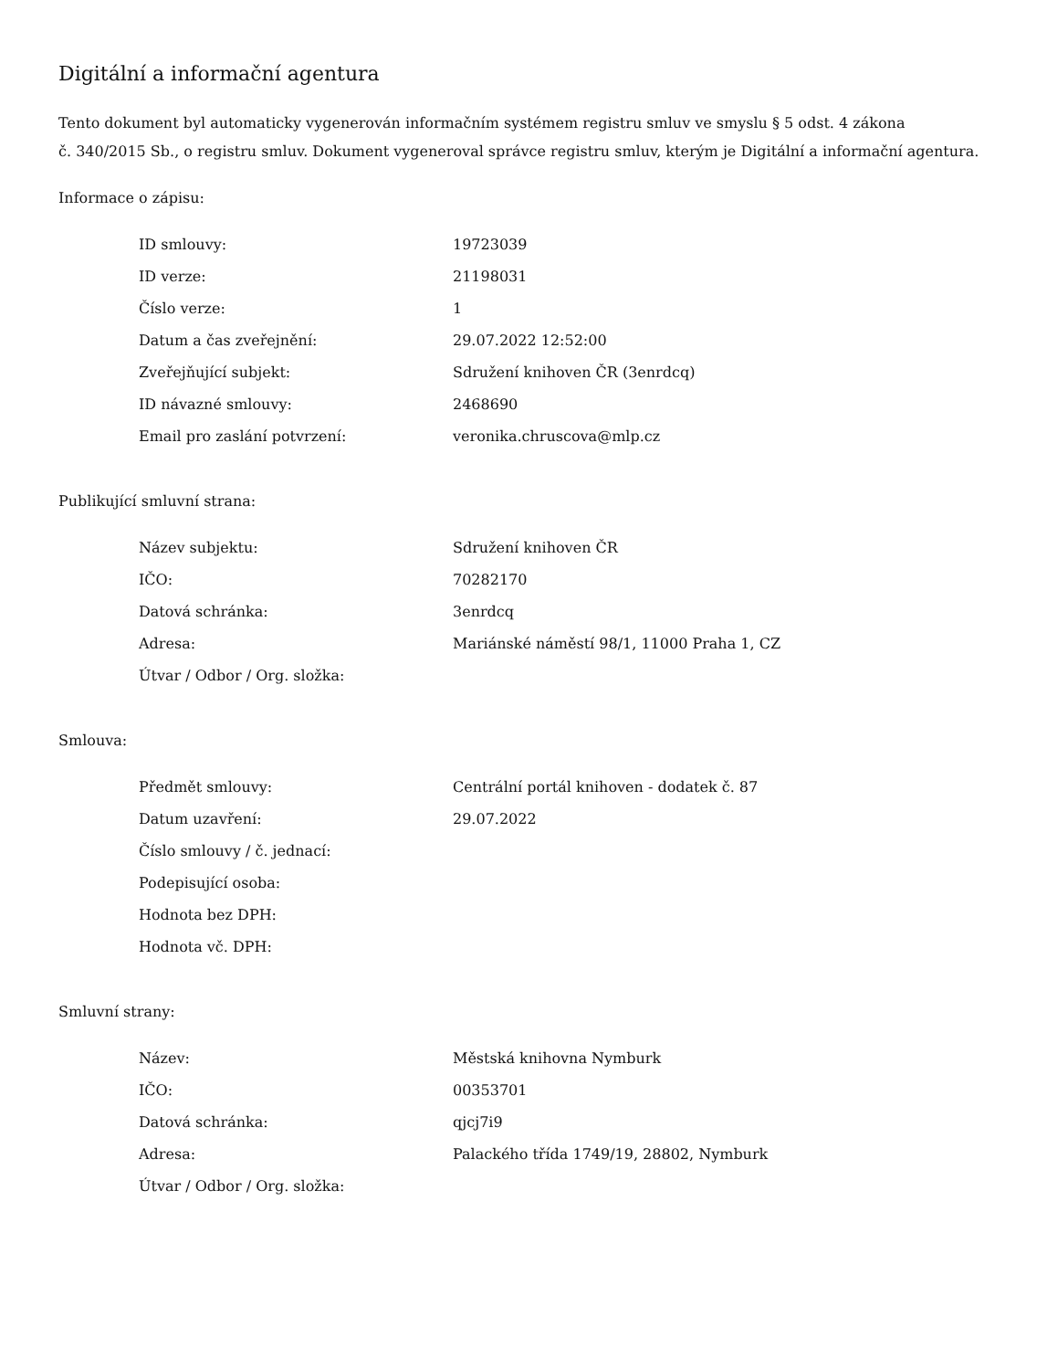Digitální a informační agentura
Tento dokument byl automaticky vygenerován informačním systémem registru smluv ve smyslu § 5 odst. 4 zákona
č. 340/2015 Sb., o registru smluv. Dokument vygeneroval správce registru smluv, kterým je Digitální a informační agentura.
Informace o zápisu:
| ID smlouvy: | 19723039 |
| ID verze: | 21198031 |
| Číslo verze: | 1 |
| Datum a čas zveřejnění: | 29.07.2022 12:52:00 |
| Zveřejňující subjekt: | Sdružení knihoven ČR (3enrdcq) |
| ID návazné smlouvy: | 2468690 |
| Email pro zaslání potvrzení: | veronika.chruscova@mlp.cz |
Publikující smluvní strana:
| Název subjektu: | Sdružení knihoven ČR |
| IČO: | 70282170 |
| Datová schránka: | 3enrdcq |
| Adresa: | Mariánské náměstí 98/1, 11000 Praha 1, CZ |
| Útvar / Odbor / Org. složka: | |
Smlouva:
| Předmět smlouvy: | Centrální portál knihoven - dodatek č. 87 |
| Datum uzavření: | 29.07.2022 |
| Číslo smlouvy / č. jednací: | |
| Podepisující osoba: | |
| Hodnota bez DPH: | |
| Hodnota vč. DPH: | |
Smluvní strany:
| Název: | Městská knihovna Nymburk |
| IČO: | 00353701 |
| Datová schránka: | qjcj7i9 |
| Adresa: | Palackého třída 1749/19, 28802, Nymburk |
| Útvar / Odbor / Org. složka: | |